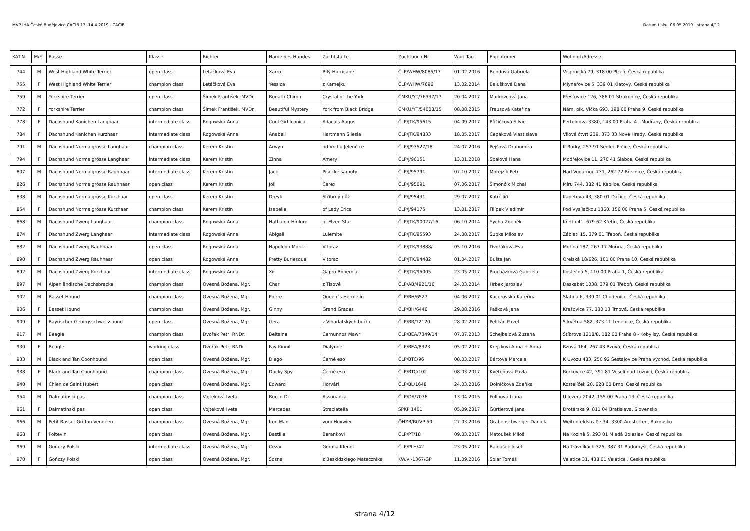MVP-IHA České Budějovice CACIB 13.-14.4.2019 - CACIB Datum tisku: 06.05.2019 strana 4/12
| KAT.N. | M/F | Rasse | Klasse | Richter | Name des Hundes | Zuchtstätte | Zuchtbuch-Nr | Wurf Tag | Eigentümer | Wohnort/Adresse |
| --- | --- | --- | --- | --- | --- | --- | --- | --- | --- | --- |
| 744 | M | West Highland White Terrier | open class | Letáčková Eva | Xarro | Bílý Hurricane | ČLP/WHW/8085/17 | 01.02.2016 | Bendová Gabriela | Vejprnická 79, 318 00 Plzeň, Česká republika |
| 755 | F | West Highland White Terrier | champion class | Letáčková Eva | Yessica | z Kamejku | ČLP/WHW/7696 | 13.02.2014 | Balušková Dana | Mlynářovice 5, 339 01 Klatovy, Česká republika |
| 759 | M | Yorkshire Terrier | open class | Šimek František, MVDr. | Bugatti Chiron | Crystal of the York | ČMKU/YT/76337/17 | 20.04.2017 | Markovcová Jana | Přešťovice 126, 386 01 Strakonice, Česká republika |
| 772 | F | Yorkshire Terrier | champion class | Šimek František, MVDr. | Beautiful Mystery | York from Black Bridge | ČMKU/YT/54008/15 | 08.08.2015 | Frausová Kateřina | Nám. plk. Vlčka 693, 198 00 Praha 9, Česká republika |
| 778 | F | Dachshund Kanichen Langhaar | intermediate class | Rogowská Anna | Cool Girl Iconica | Adacais Augus | ČLP/JTK/95615 | 04.09.2017 | Růžičková Silvie | Pertoldova 3380, 143 00 Praha 4 - Modřany, Česká republika |
| 784 | F | Dachshund Kanichen Kurzhaar | intermediate class | Rogowská Anna | Anabell | Hartmann Silesia | ČLP/JTK/94833 | 18.05.2017 | Cepáková Vlastislava | Vilová čtvrť 239, 373 33 Nové Hrady, Česká republika |
| 791 | M | Dachshund Normalgrösse Langhaar | champion class | Kerem Kristin | Arwyn | od Vrchu Jelenčice | ČLP/J/93527/18 | 24.07.2016 | Pejšová Drahomíra | K.Burky, 257 91 Sedlec-Prčice, Česká republika |
| 794 | F | Dachshund Normalgrösse Langhaar | intermediate class | Kerem Kristin | Zinna | Amery | ČLP/J/96151 | 13.01.2018 | Spalová Hana | Modřejovice 11, 270 41 Slabce, Česká republika |
| 807 | M | Dachshund Normalgrösse Rauhhaar | intermediate class | Kerem Kristin | Jack | Písecké samoty | ČLP/J/95791 | 07.10.2017 | Motejzík Petr | Nad Vodárnou 731, 262 72 Březnice, Česká republika |
| 826 | F | Dachshund Normalgrösse Rauhhaar | open class | Kerem Kristin | Joli | Carex | ČLP/J/95091 | 07.06.2017 | Šimončík Michal | Míru 744, 382 41 Kaplice, Česká republika |
| 838 | M | Dachshund Normalgrösse Kurzhaar | open class | Kerem Kristin | Dreyk | Stříbrný nůž | ČLP/J/95431 | 29.07.2017 | Kotrč Jiří | Kapetova 43, 380 01 Dačice, Česká republika |
| 854 | F | Dachshund Normalgrösse Kurzhaar | champion class | Kerem Kristin | Isabelle | of Lady Erica | ČLP/J/94175 | 13.01.2017 | Filípek Vladimír | Pod Vysílačkou 1360, 156 00 Praha 5, Česká republika |
| 868 | M | Dachshund Zwerg Langhaar | champion class | Rogowská Anna | Hathaldir Hírilorn | of Elven Star | ČLP/JTK/90027/16 | 06.10.2014 | Sycha Zdeněk | Křetín 41, 679 62 Křetín, Česká republika |
| 874 | F | Dachshund Zwerg Langhaar | intermediate class | Rogowská Anna | Abigail | Lulemite | ČLP/JTK/95593 | 24.08.2017 | Šupka Miloslav | Záblatí 15, 379 01 Třeboň, Česká republika |
| 882 | M | Dachshund Zwerg Rauhhaar | open class | Rogowská Anna | Napoleon Moritz | Vitoraz | ČLP/JTK/93888/ | 05.10.2016 | Dvořáková Eva | Mořina 187, 267 17 Mořina, Česká republika |
| 890 | F | Dachshund Zwerg Rauhhaar | open class | Rogowská Anna | Pretty Burlesque | Vitoraz | ČLP/JTK/94482 | 01.04.2017 | Bušta Jan | Orelská 18/626, 101 00 Praha 10, Česká republika |
| 892 | M | Dachshund Zwerg Kurzhaar | intermediate class | Rogowská Anna | Xir | Gapro Bohemia | ČLP/JTK/95005 | 23.05.2017 | Procházková Gabriela | Kostečná 5, 110 00 Praha 1, Česká republika |
| 897 | M | Alpenländische Dachsbracke | champion class | Ovesná Božena, Mgr. | Char | z Tisové | ČLP/AB/4921/16 | 24.03.2014 | Hrbek Jaroslav | Daskabát 1038, 379 01 Třeboň, Česká republika |
| 902 | M | Basset Hound | champion class | Ovesná Božena, Mgr. | Pierre | Queen´s Hermelín | ČLP/BH/6527 | 04.06.2017 | Kacerovská Kateřina | Slatina 6, 339 01 Chudenice, Česká republika |
| 906 | F | Basset Hound | champion class | Ovesná Božena, Mgr. | Ginny | Grand Grades | ČLP/BH/6446 | 29.08.2016 | Pašková Jana | Krašovice 77, 330 13 Trnová, Česká republika |
| 909 | F | Bayrischer Gebirgsschweisshund | open class | Ovesná Božena, Mgr. | Gera | z Vihorlatských bučín | ČLP/BB/12120 | 28.02.2017 | Pelikán Pavel | 5.května 582, 373 11 Ledenice, Česká republika |
| 917 | M | Beagle | champion class | Dvořák Petr, RNDr. | Beltaine | Cernunnos Mawr | ČLP/BEA/7349/14 | 07.07.2013 | Schejbalová Zuzana | Štíbrova 1218/8, 182 00 Praha 8 - Kobylisy, Česká republika |
| 930 | F | Beagle | working class | Dvořák Petr, RNDr. | Fay Kinnit | Dialynne | ČLP/BEA/8323 | 05.02.2017 | Krejzkovi Anna + Anna | Bzová 164, 267 43 Bzová, Česká republika |
| 933 | M | Black and Tan Coonhound | open class | Ovesná Božena, Mgr. | Diego | Černé eso | ČLP/BTC/96 | 08.03.2017 | Bártová Marcela | K Úvozu 483, 250 92 Šestajovice Praha východ, Česká republika |
| 938 | F | Black and Tan Coonhound | champion class | Ovesná Božena, Mgr. | Ducky Spy | Černé eso | ČLP/BTC/102 | 08.03.2017 | Květoňová Pavla | Borkovice 42, 391 81 Veselí nad Lužnicí, Česká republika |
| 940 | M | Chien de Saint Hubert | open class | Ovesná Božena, Mgr. | Edward | Horvári | ČLP/BL/1648 | 24.03.2016 | Dolníčková Zdeňka | Kostelíček 20, 628 00 Brno, Česká republika |
| 954 | M | Dalmatinski pas | champion class | Vojteková Iveta | Bucco Di | Assonanza | ČLP/DA/7076 | 13.04.2015 | Fulínová Liana | U Jezera 2042, 155 00 Praha 13, Česká republika |
| 961 | F | Dalmatinski pas | open class | Vojteková Iveta | Mercedes | Straciatella | SPKP 1401 | 05.09.2017 | Gürtlerová Jana | Drotárska 9, 811 04 Bratislava, Slovensko |
| 966 | M | Petit Basset Griffon Vendéen | champion class | Ovesná Božena, Mgr. | Iron Man | vom Hoxwier | ÖHZB/BGVP 50 | 27.03.2016 | Grabenschweiger Daniela | Weitenfeldstraße 34, 3300 Amstetten, Rakousko |
| 968 | F | Poitevin | open class | Ovesná Božena, Mgr. | Bastille | Berankovi | ČLP/PT/18 | 09.03.2017 | Matoušek Miloš | Na Kozině 5, 293 01 Mladá Boleslav, Česká republika |
| 969 | M | Gończy Polski | intermediate class | Ovesná Božena, Mgr. | Cezar | Gorolia Klenot | ČLP/PLH/42 | 23.05.2017 | Baloušek Josef | Na Trávníkách 325, 387 31 Radomyšl, Česká republika |
| 970 | F | Gończy Polski | open class | Ovesná Božena, Mgr. | Sosna | z Beskidzkiego Matecznika | KW.VI-1367/GP | 11.09.2016 | Solar Tomáš | Veletice 31, 438 01 Veletice , Česká republika |
strana 4/12